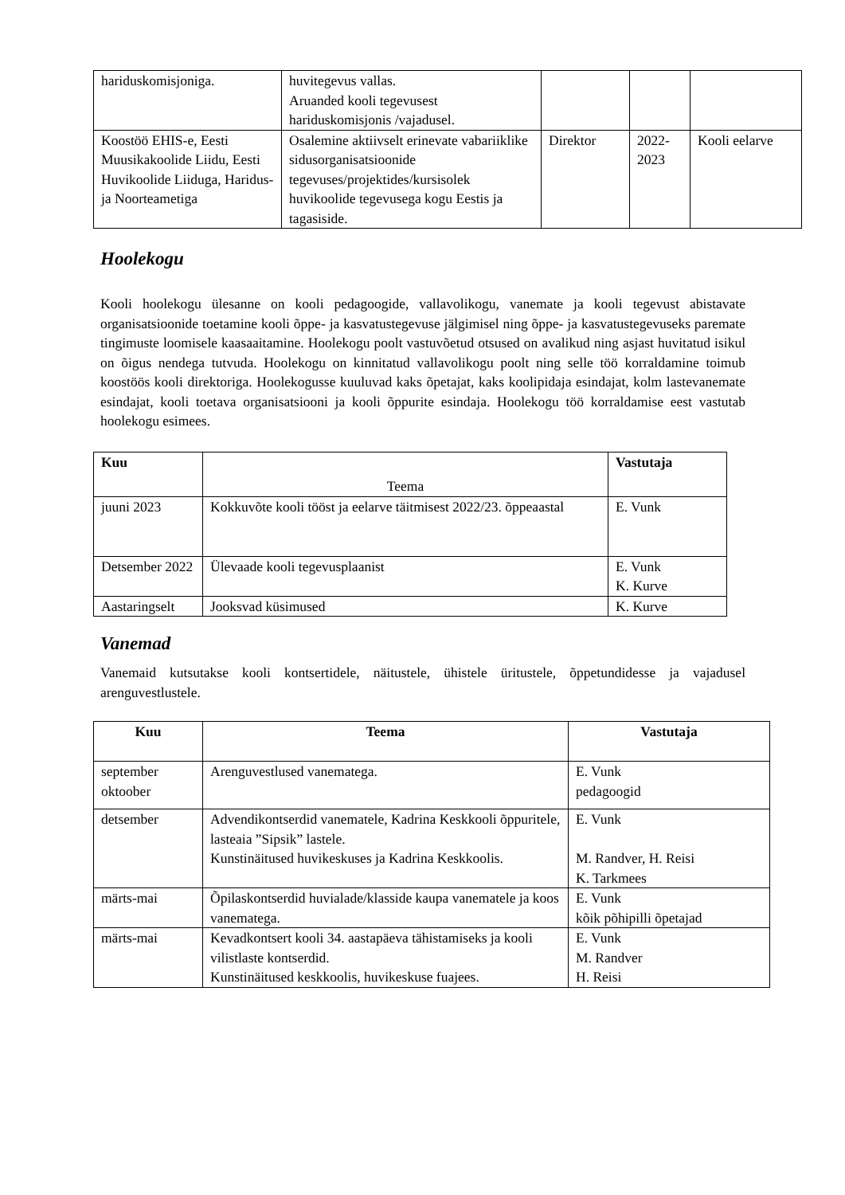| hariduskomisjoniga. | huvitegevus vallas. Aruanded kooli tegevusest hariduskomisjonis /vajadusel. | | | |
| Koostöö EHIS-e, Eesti Muusikakoolide Liidu, Eesti Huvikoolide Liiduga, Haridus- ja Noorteametiga | Osalemine aktiivselt erinevate vabariiklike sidusorganisatsioonide tegevuses/projektides/kursisolek huvikoolide tegevusega kogu Eestis ja tagasiside. | Direktor | 2022-2023 | Kooli eelarve |
Hoolekogu
Kooli hoolekogu ülesanne on kooli pedagoogide, vallavolikogu, vanemate ja kooli tegevust abistavate organisatsioonide toetamine kooli õppe- ja kasvatustegevuse jälgimisel ning õppe- ja kasvatustegevuseks paremate tingimuste loomisele kaasaaitamine. Hoolekogu poolt vastuvõetud otsused on avalikud ning asjast huvitatud isikul on õigus nendega tutvuda. Hoolekogu on kinnitatud vallavolikogu poolt ning selle töö korraldamine toimub koostöös kooli direktoriga. Hoolekogusse kuuluvad kaks õpetajat, kaks koolipidaja esindajat, kolm lastevanemate esindajat, kooli toetava organisatsiooni ja kooli õppurite esindaja. Hoolekogu töö korraldamise eest vastutab hoolekogu esimees.
| Kuu | Teema | Vastutaja |
| juuni 2023 | Kokkuvõte kooli tööst ja eelarve täitmisest 2022/23. õppeaastal | E. Vunk |
| Detsember 2022 | Ülevaade kooli tegevusplaanist | E. Vunk K. Kurve |
| Aastaringselt | Jooksvad küsimused | K. Kurve |
Vanemad
Vanemaid kutsutakse kooli kontsertidele, näitustele, ühistele üritustele, õppetundidesse ja vajadusel arenguvestlustele.
| Kuu | Teema | Vastutaja |
| --- | --- | --- |
| september oktoober | Arenguvestlused vanematega. | E. Vunk pedagoogid |
| detsember | Advendikontserdid vanematele, Kadrina Keskkooli õppuritele, lasteaia ”Sipsik” lastele. Kunstinäitused huvikeskuses ja Kadrina Keskkoolis. | E. Vunk M. Randver, H. Reisi K. Tarkmees |
| märts-mai | Õpilaskontserdid huvialade/klasside kaupa vanematele ja koos vanematega. | E. Vunk kõik põhipilli õpetajad |
| märts-mai | Kevadkontsert kooli 34. aastapäeva tähistamiseks ja kooli vilistlaste kontserdid. Kunstinäitused keskkoolis, huvikeskuse fuajees. | E. Vunk M. Randver H. Reisi |